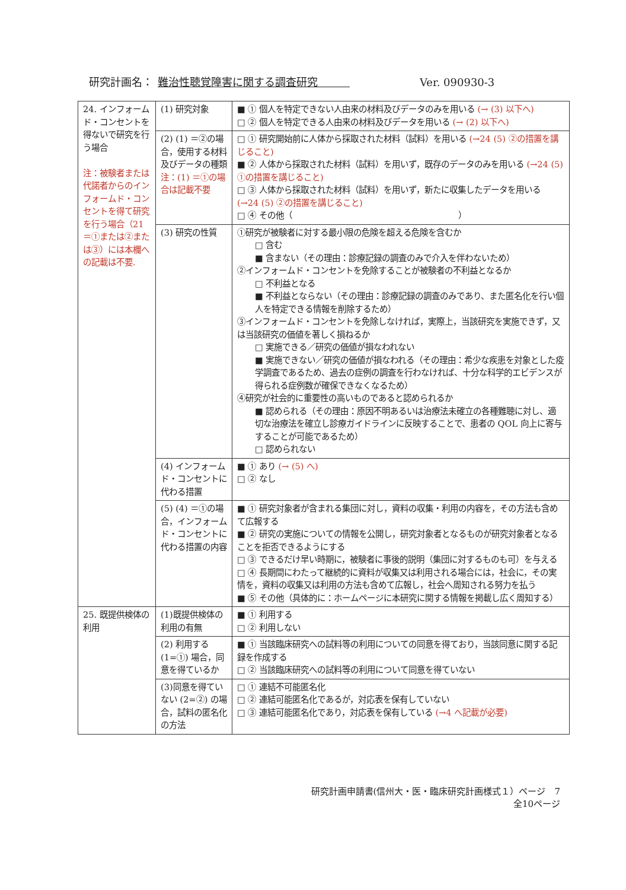研究計画名： 難治性聴覚障害に関する調査研究　　　Ver. 090930-3
| 24. インフォームド・コンセントを得ないで研究を行う場合 注：被験者または代諾者からのインフォームド・コンセントを得て研究を行う場合（21＝①または②または③）には本欄への記載は不要. | (1) 研究対象 | ■ ① 個人を特定できない人由来の材料及びデータのみを用いる (→ (3) 以下へ) □ ② 個人を特定できる人由来の材料及びデータを用いる (→ (2) 以下へ) |
| | (2) (1) ＝②の場合，使用する材料及びデータの種類 注：(1) ＝①の場合は記載不要 | □ ① 研究開始前に人体から採取された材料（試料）を用いる (→24 (5) ②の措置を講じること) ■ ② 人体から採取された材料（試料）を用いず，既存のデータのみを用いる (→24 (5) ①の措置を講じること) □ ③ 人体から採取された材料（試料）を用いず，新たに収集したデータを用いる (→24 (5) ②の措置を講じること) □ ④ その他（ ） |
| | (3) 研究の性質 | ①研究が被験者に対する最小限の危険を超える危険を含むか □ 含む ■ 含まない（その理由：診療記録の調査のみで介入を伴わないため） ②インフォームド・コンセントを免除することが被験者の不利益となるか □ 不利益となる ■ 不利益とならない（その理由：診療記録の調査のみであり、また匿名化を行い個人を特定できる情報を削除するため） ③インフォームド・コンセントを免除しなければ，実際上，当該研究を実施できず，又は当該研究の価値を著しく損ねるか □ 実施できる／研究の価値が損なわれない ■ 実施できない／研究の価値が損なわれる（その理由：希少な疾患を対象とした疫学調査であるため、過去の症例の調査を行わなければ、十分な科学的エビデンスが得られる症例数が確保できなくなるため） ④研究が社会的に重要性の高いものであると認められるか ■ 認められる（その理由：原因不明あるいは治療法未確立の各種難聴に対し、適切な治療法を確立し診療ガイドラインに反映することで、患者の QOL 向上に寄与することが可能であるため） □ 認められない |
| | (4) インフォームド・コンセントに代わる措置 | ■ ① あり (→ (5) へ) □ ② なし |
| | (5) (4) ＝①の場合，インフォームド・コンセントに代わる措置の内容 | ■ ① 研究対象者が含まれる集団に対し，資料の収集・利用の内容を，その方法も含めて広報する ■ ② 研究の実施についての情報を公開し，研究対象者となるものが研究対象者となることを拒否できるようにする □ ③ できるだけ早い時期に，被験者に事後的説明（集団に対するものも可）を与える □ ④ 長期間にわたって継続的に資料が収集又は利用される場合には，社会に，その実情を，資料の収集又は利用の方法も含めて広報し，社会へ周知される努力を払う ■ ⑤ その他（具体的に：ホームページに本研究に関する情報を掲載し広く周知する） |
| 25. 既提供検体の利用 | (1)既提供検体の利用の有無 | ■ ① 利用する □ ② 利用しない |
| | (2) 利用する (1=①) 場合，同意を得ているか | ■ ① 当該臨床研究への試料等の利用についての同意を得ており，当該同意に関する記録を作成する □ ② 当該臨床研究への試料等の利用について同意を得ていない |
| | (3)同意を得ていない (2=②) の場合，試料の匿名化の方法 | □ ① 連結不可能匿名化 □ ② 連結可能匿名化であるが，対応表を保有していない □ ③ 連結可能匿名化であり，対応表を保有している (→4 へ記載が必要) |
研究計画申請書(信州大・医・臨床研究計画様式１）ページ　7
全10ページ